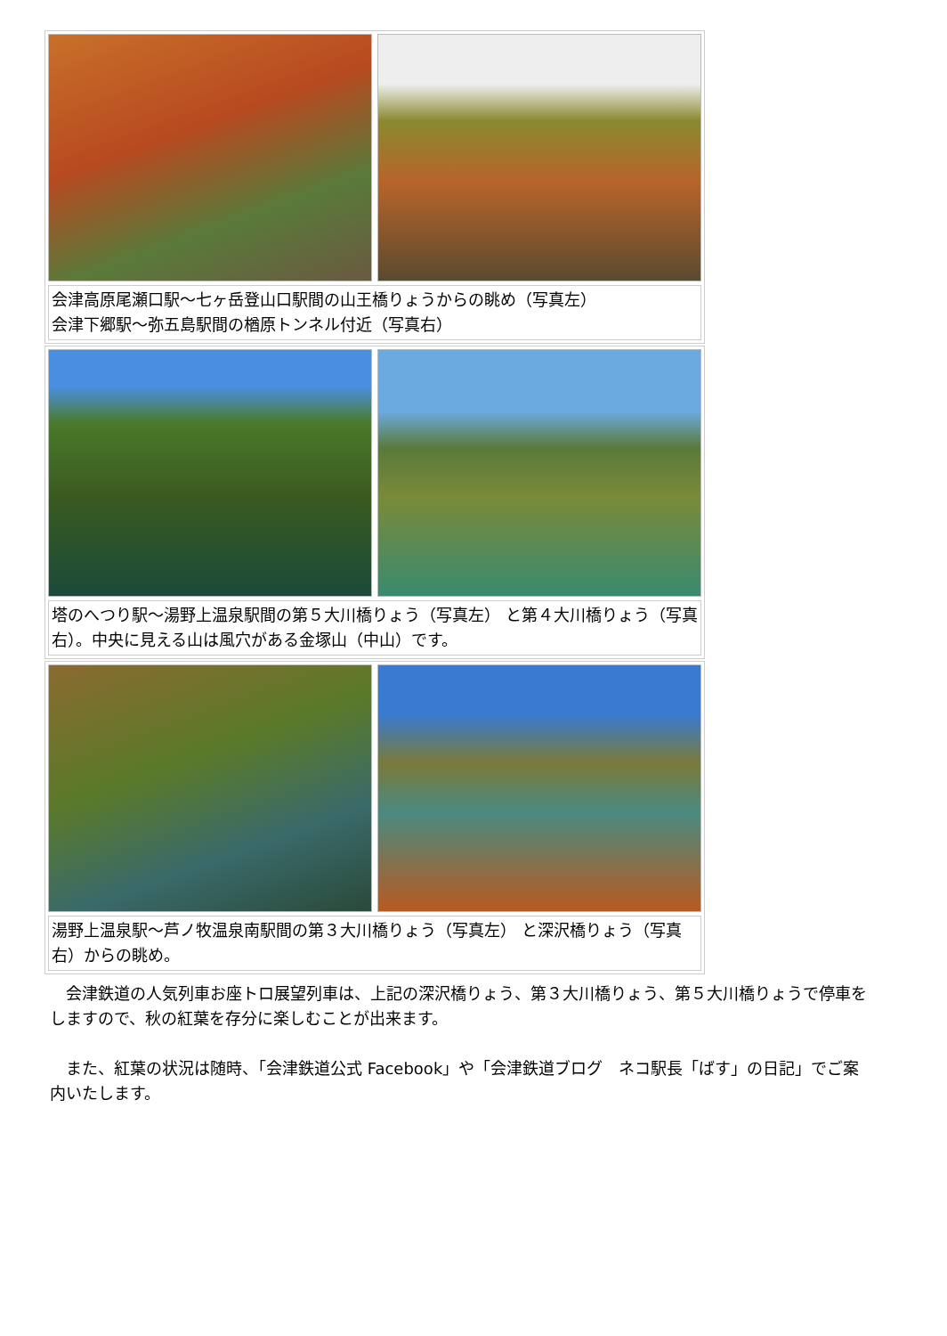会津高原尾瀬口駅～七ヶ岳登山口駅間の山王橋りょうからの眺め（写真左）
会津下郷駅～弥五島駅間の楢原トンネル付近（写真右）
塔のへつり駅～湯野上温泉駅間の第５大川橋りょう（写真左） と第４大川橋りょう（写真右）。中央に見える山は風穴がある金塚山（中山）です。
湯野上温泉駅～芦ノ牧温泉南駅間の第３大川橋りょう（写真左） と深沢橋りょう（写真右）からの眺め。
　会津鉄道の人気列車お座トロ展望列車は、上記の深沢橋りょう、第３大川橋りょう、第５大川橋りょうで停車をしますので、秋の紅葉を存分に楽しむことが出来ます。
　また、紅葉の状況は随時、「会津鉄道公式 Facebook」や「会津鉄道ブログ　ネコ駅長「ばす」の日記」でご案内いたします。